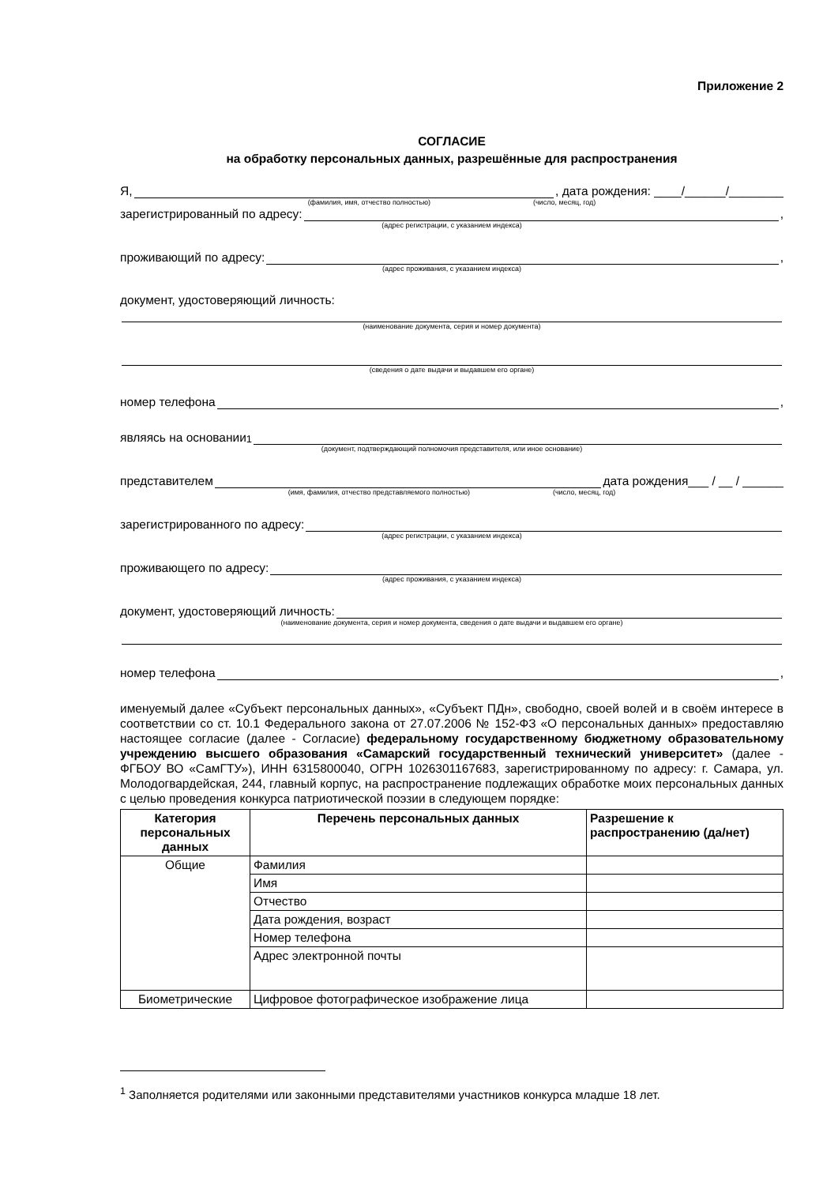Приложение 2
СОГЛАСИЕ
на обработку персональных данных, разрешённые для распространения
Я, , дата рождения: ____/______/________
(фамилия, имя, отчество полностью) (число, месяц, год)
зарегистрированный по адресу: ,
(адрес регистрации, с указанием индекса)
проживающий по адресу: ,
(адрес проживания, с указанием индекса)
документ, удостоверяющий личность:
(наименование документа, серия и номер документа)
(сведения о дате выдачи и выдавшем его органе)
номер телефона ,
являясь на основании<sup>1</sup>
(документ, подтверждающий полномочия представителя, или иное основание)
представителем дата рождения___ / __ / ______
(имя, фамилия, отчество представляемого полностью) (число, месяц, год)
зарегистрированного по адресу:
(адрес регистрации, с указанием индекса)
проживающего по адресу:
(адрес проживания, с указанием индекса)
документ, удостоверяющий личность:
(наименование документа, серия и номер документа, сведения о дате выдачи и выдавшем его органе)
номер телефона ,
именуемый далее «Субъект персональных данных», «Субъект ПДн», свободно, своей волей и в своём интересе в соответствии со ст. 10.1 Федерального закона от 27.07.2006 № 152-ФЗ «О персональных данных» предоставляю настоящее согласие (далее - Согласие) федеральному государственному бюджетному образовательному учреждению высшего образования «Самарский государственный технический университет» (далее - ФГБОУ ВО «СамГТУ»), ИНН 6315800040, ОГРН 1026301167683, зарегистрированному по адресу: г. Самара, ул. Молодогвардейская, 244, главный корпус, на распространение подлежащих обработке моих персональных данных с целью проведения конкурса патриотической поэзии в следующем порядке:
| Категория персональных данных | Перечень персональных данных | Разрешение к распространению (да/нет) |
| --- | --- | --- |
| Общие | Фамилия | |
| | Имя | |
| | Отчество | |
| | Дата рождения, возраст | |
| | Номер телефона | |
| | Адрес электронной почты | |
| Биометрические | Цифровое фотографическое изображение лица | |
<sup>1</sup> Заполняется родителями или законными представителями участников конкурса младше 18 лет.